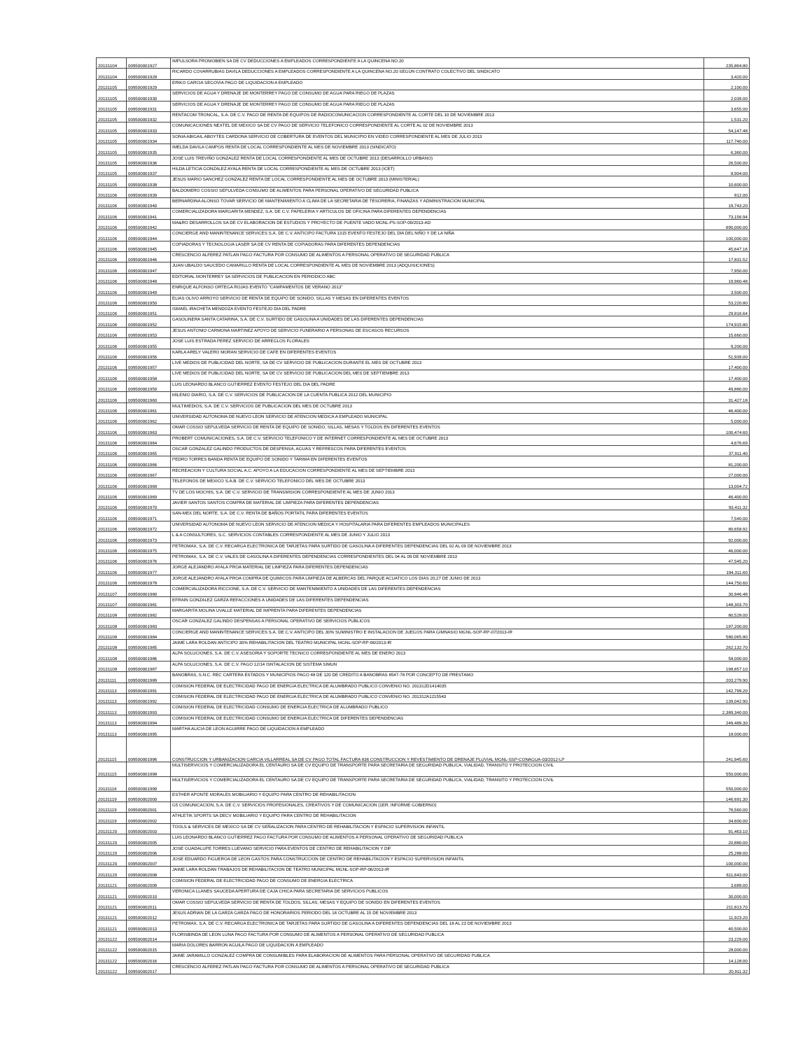| 20131104 | 009500001927 | IMPULSORA PROMOBIEN SA DE CV DEDUCCIONES A EMPLEADOS CORRESPONDIENTE A LA QUINCENA NO.20 | 235,864.80 |
| 20131104 | 009500001928 | RICARDO COVARRUBIAS DAVILA DEDUCCIONES A EMPLEADOS CORRESPONDIENTE A LA QUINCENA NO.20 SEGÚN CONTRATO COLECTIVO DEL SINDICATO | 3,420.00 |
| 20131105 | 009500001929 | ERIKO GARCIA SEGOVIA PAGO DE LIQUIDACION A EMPLEADO | 2,100.00 |
| 20131105 | 009500001930 | SERVICIOS DE AGUA Y DRENAJE DE MONTERREY PAGO DE CONSUMO DE AGUA PARA RIEGO DE PLAZAS | 2,039.00 |
| 20131105 | 009500001931 | SERVICIOS DE AGUA Y DRENAJE DE MONTERREY PAGO DE CONSUMO DE AGUA PARA RIEGO DE PLAZAS | 3,655.00 |
| 20131105 | 009500001932 | RENTACOM TRONCAL, S.A. DE C.V. PAGO DE RENTA DE EQUIPOS DE RADIOCOMUNICACION CORRESPONDIENTE AL CORTE DEL 10 DE NOVIEMBRE 2013 | 1,531.20 |
| 20131105 | 009500001933 | COMUNICACIONES NEXTEL DE MEXICO SA DE CV PAGO DE SERVICIO TELEFONICO CORRESPONDIENTE AL CORTE AL 02 DE NOVIEMBRE 2013 | 54,147.48 |
| 20131105 | 009500001934 | SONIA ABIGAIL ABOYTES CARDONA SERVICIO DE COBERTURA DE EVENTOS DEL MUNICIPIO EN VIDEO CORRESPONDIENTE AL MES DE JULIO 2013 | 117,740.00 |
| 20131105 | 009500001935 | IMELDA DAVILA CAMPOS RENTA DE LOCAL CORRESPONDIENTE AL MES DE NOVIEMBRE 2013 (SINDICATO) | 6,360.00 |
| 20131105 | 009500001936 | JOSE LUIS TREVIÑO GONZALEZ RENTA DE LOCAL CORRESPONDIENTE AL MES DE OCTUBRE 2013 (DESARROLLO URBANO) | 26,500.00 |
| 20131105 | 009500001937 | HILDA LETICIA GONZALEZ AYALA RENTA DE LOCAL CORRESPONDIENTE AL MES DE OCTUBRE 2013 (ICET) | 8,904.00 |
| 20131105 | 009500001938 | JESUS MARIO SANCHEZ GONZALEZ RENTA DE LOCAL CORRESPONDIENTE AL MES DE OCTUBRE 2013 (MINISTERIAL) | 10,600.00 |
| 20131106 | 009500001939 | BALDOMERO COSSIO SEPULVEDA CONSUMO DE ALIMENTOS PARA PERSONAL OPERATIVO DE SEGURIDAD PUBLICA | 812.00 |
| 20131106 | 009500001940 | BERNARDINA ALONSO TOVAR SERVICIO DE MANTENIMIENTO A CLIMA DE LA SECRETARIA DE TESORERIA, FINANZAS Y ADMINISTRACION MUNICIPAL | 19,743.20 |
| 20131106 | 009500001941 | COMERCIALIZADORA MARGARITA MENDEZ, S.A. DE C.V. PAPELERIA Y ARTICULOS DE OFICINA PARA DIFERENTES DEPENDENCIAS | 73,156.94 |
| 20131106 | 009500001942 | MA&RO DESARROLLOS SA DE CV ELABORACION DE ESTUDIOS Y PROYECTO DE PUENTE VADO MGNL-PS-SOP-09/2013-AD | 690,000.00 |
| 20131106 | 009500001944 | CONCIERGE AND MANINTENANCE SERVICES S.A. DE C.V. ANTICIPO FACTURA 1315 EVENTO FESTEJO DEL DIA DEL NIÑO Y DE LA NIÑA | 100,000.00 |
| 20131106 | 009500001945 | COPIADORAS Y TECNOLOGIA LASER SA DE CV RENTA DE COPIADORAS PARA DIFERENTES DEPENDENCIAS | 45,647.16 |
| 20131106 | 009500001946 | CRESCENCIO ALFEREZ PATLAN PAGO FACTURA POR CONSUMO DE ALIMENTOS A PERSONAL OPERATIVO DE SEGURIDAD PUBLICA | 17,831.52 |
| 20131106 | 009500001947 | JUAN UBALDO SAUCEDO CAMARILLO RENTA DE LOCAL CORRESPONDIENTE AL MES DE NOVIEMBRE 2013 (ADQUISICIONES) | 7,950.00 |
| 20131106 | 009500001948 | EDITORIAL MONTERREY SA SERVICIOS DE PUBLICACION EN PERIODICO ABC | 19,960.48 |
| 20131106 | 009500001949 | ENRIQUE ALFONSO ORTEGA ROJAS EVENTO "CAMPAMENTOS DE VERANO 2013" | 3,500.00 |
| 20131106 | 009500001950 | ELIAS OLIVO ARROYO SERVICIO DE RENTA DE EQUIPO DE SONIDO, SILLAS Y MESAS EN DIFERENTES EVENTOS | 53,220.80 |
| 20131106 | 009500001951 | ISMAEL IRACHETA MENDOZA EVENTO FESTEJO DIA DEL PADRE | 29,816.64 |
| 20131106 | 009500001952 | GASOLINERA SANTA CATARINA, S.A. DE C.V. SURTIDO DE GASOLINA A UNIDADES DE LAS DIFERENTES DEPENDENCIAS | 174,915.80 |
| 20131106 | 009500001953 | JESUS ANTONIO CARMONA MARTINEZ APOYO DE SERVICIO FUNERARIO A PERSONAS DE ESCASOS RECURSOS | 15,660.00 |
| 20131106 | 009500001955 | JOSE LUIS ESTRADA PEREZ SERVICIO DE ARREGLOS FLORALES | 9,200.00 |
| 20131106 | 009500001956 | KARLA ARELY VALERO MORAN SERVICIO DE CAFE EN DIFERENTES EVENTOS | 51,939.00 |
| 20131106 | 009500001957 | LIVE MEDIOS DE PUBLICIDAD DEL NORTE, SA DE CV SERVICIO DE PUBLICACION DURANTE EL MES DE OCTUBRE 2013 | 17,400.00 |
| 20131106 | 009500001958 | LIVE MEDIOS DE PUBLICIDAD DEL NORTE, SA DE CV SERVICIO DE PUBLICACION DEL MES DE SEPTIEMBRE 2013 | 17,400.00 |
| 20131106 | 009500001959 | LUIS LEONARDO BLANCO GUTIERREZ EVENTO FESTEJO DEL DIA DEL PADRE | 49,880.00 |
| 20131106 | 009500001960 | MILENIO DIARIO, S.A. DE C.V. SERVICIOS DE PUBLICACION DE LA CUENTA PUBLICA 2012 DEL MUNICIPIO | 31,427.18 |
| 20131106 | 009500001961 | MULTIMEDIOS, S.A. DE C.V. SERVICIOS DE PUBLICACION DEL MES DE OCTUBRE 2013 | 46,400.00 |
| 20131106 | 009500001962 | UNIVERSIDAD AUTONOMA DE NUEVO LEON SERVICIO DE ATENCION MEDICA A EMPLEADO MUNICIPAL | 5,000.00 |
| 20131106 | 009500001963 | OMAR COSSIO SEPULVEDA SERVICIO DE RENTA DE EQUIPO DE SONIDO, SILLAS, MESAS Y TOLDOS EN DIFERENTES EVENTOS | 100,474.60 |
| 20131106 | 009500001964 | PROBERT COMUNICACIONES, S.A. DE C.V. SERVICIO TELEFONICO Y DE INTERNET CORRESPONDIENTE AL MES DE OCTUBRE 2013 | 4,676.69 |
| 20131106 | 009500001965 | OSCAR GONZALEZ GALINDO PRODUCTOS DE DESPENSA, AGUAS Y REFRESCOS PARA DIFERENTES EVENTOS | 37,911.40 |
| 20131106 | 009500001966 | PEDRO TORRES BANDA RENTA DE EQUIPO DE SONIDO Y TARIMA EN DIFERENTES EVENTOS | 81,200.00 |
| 20131106 | 009500001967 | RECREACION Y CULTURA SOCIAL A.C. APOYO A LA EDUCACION CORRESPONDIENTE AL MES DE SEPTIEMBRE 2013 | 27,000.00 |
| 20131106 | 009500001968 | TELEFONOS DE MEXICO S.A.B. DE C.V. SERVICIO TELEFONICO DEL MES DE OCTUBRE 2013 | 13,004.72 |
| 20131106 | 009500001969 | TV DE LOS MOCHIS, S.A. DE C.V. SERVICIO DE TRANSMISION CORRESPONDIENTE AL MES DE JUNIO 2013 | 46,400.00 |
| 20131106 | 009500001970 | JAVIER SANTOS SANTOS COMPRA DE MATERIAL DE LIMPIEZA PARA DIFERENTES DEPENDENCIAS | 93,411.32 |
| 20131106 | 009500001971 | SAN-MEX DEL NORTE, S.A. DE C.V. RENTA DE BAÑOS PORTATIL PARA DIFERENTES EVENTOS | 7,540.00 |
| 20131106 | 009500001972 | UNIVERSIDAD AUTONOMA DE NUEVO LEON SERVICIO DE ATENCION MEDICA Y HOSPITALARIA PARA DIFERENTES EMPLEADOS MUNICIPALES | 80,658.92 |
| 20131106 | 009500001973 | L & A CONSULTORES, S.C. SERVICIOS CONTABLES CORRESPONDIENTE AL MES DE JUNIO Y JULIO 2013 | 92,000.00 |
| 20131106 | 009500001975 | PETROMAX, S.A. DE C.V. RECARGA ELECTRONICA DE TARJETAS PARA SURTIDO DE GASOLINA A DIFERENTES DEPENDENCIAS DEL 02 AL 09 DE NOVIEMBRE 2013 | 46,000.00 |
| 20131106 | 009500001976 | PETROMAX, S.A. DE C.V. VALES DE GASOLINA A DIFERENTES DEPENDENCIAS CORRESPONDIENTES DEL 04 AL 09 DE NOVIEMBRE 2013 | 47,545.20 |
| 20131106 | 009500001977 | JORGE ALEJANDRO AYALA PROA MATERIAL DE LIMPIEZA PARA DIFERENTES DEPENDENCIAS | 194,311.60 |
| 20131106 | 009500001978 | JORGE ALEJANDRO AYALA PROA COMPRA DE QUIMICOS PARA LIMPIEZA DE ALBERCAS DEL PARQUE ACUATICO LOS DIAS 20,27 DE JUNIO DE 2013 | 144,750.60 |
| 20131107 | 009500001980 | COMERCIALIZADORA RICCIONE, S.A. DE C.V. SERVICIO DE MANTENIMIENTO A UNIDADES DE LAS DIFERENTES DEPENDENCIAS | 30,946.48 |
| 20131107 | 009500001981 | EFRAIN GONZALEZ GARZA REFACCIONES A UNIDADES DE LAS DIFERENTES DEPENDENCIAS | 148,303.70 |
| 20131108 | 009500001982 | MARGARITA MOLINA UVALLE MATERIAL DE IMPRENTA PARA DIFERENTES DEPENDENCIAS | 80,528.00 |
| 20131108 | 009500001983 | OSCAR GONZALEZ GALINDO DESPENSAS A PERSONAL OPERATIVO DE SERVICIOS PUBLICOS | 197,200.00 |
| 20131108 | 009500001984 | CONCIERGE AND MANINTENANCE SERVICES S.A. DE C.V. ANTICIPO DEL 30% SUMINISTRO E INSTALACION DE JUEGOS PARA GIMNASIO MGNL-SOP-RP-07/2013-IR | 580,065.80 |
| 20131108 | 009500001985 | JAIME LARA ROLDAN ANTICIPO 30% REHABILITACION DEL TEATRO MUNICIPAL MGNL-SOP-RP-06/2013-IR | 262,132.70 |
| 20131108 | 009500001986 | ALPA SOLUCIONES, S.A. DE C.V. ASESORIA Y SOPORTE TECNICO CORRESPONDIENTE AL MES DE ENERO 2013 | 58,000.00 |
| 20131108 | 009500001987 | ALPA SOLUCIONES, S.A. DE C.V. PAGO 12/14 ISNTALACION DE SISTEMA SIMUN | 198,857.10 |
| 20131111 | 009500001989 | BANOBRAS, S.N.C. REC CARTERA ESTADOS Y MUNICIPIOS PAGO 48 DE 120 DE CREDITO A BANOBRAS 8547-78 POR CONCEPTO DE PRESTAMO | 203,279.90 |
| 20131113 | 009500001991 | COMISION FEDERAL DE ELECTRICIDAD PAGO DE ENERGIA ELECTRICA DE ALUMBRADO PUBLICO CONVENIO NO. 201312D1414035 | 142,799.20 |
| 20131113 | 009500001992 | COMISION FEDERAL DE ELECTRICIDAD PAGO DE ENERGIA ELECTRICA DE ALUMBRADO PUBLICO CONVENIO NO. 201312A1215543 | 139,042.90 |
| 20131113 | 009500001993 | COMISION FEDERAL DE ELECTRICIDAD CONSUMO DE ENERGIA ELECTRICA DE ALUMBRADO PUBLICO | 2,389,340.00 |
| 20131113 | 009500001994 | COMISION FEDERAL DE ELECTRICIDAD CONSUMO DE ENERGIA ELECTRICA DE DIFERENTES DEPENDENCIAS | 249,489.30 |
| 20131113 | 009500001995 | MARTHA ALICIA DE LEON AGUIRRE PAGO DE LIQUIDACION A EMPLEADO | 18,000.00 |
| 20131115 | 009500001996 | CONSTRUCCION Y URBANIZACION GARCIA VILLARREAL SA DE CV PAGO TOTAL FACTURA 836 CONSTRUCCION Y REVESTIMIENTO DE DRENAJE PLUVIAL MGNL-SSP-CONAGUA-03/2012-LP | 241,945.60 |
| 20131115 | 009500001998 | MULTISERVICIOS Y COMERCIALIZADORA EL CENTAURO SA DE CV EQUIPO DE TRANSPORTE PARA SECRETARIA DE SEGURIDAD PUBLICA, VIALIDAD, TRANSITO Y PROTECCION CIVIL | 550,000.00 |
| 20131116 | 009500001999 | MULTISERVICIOS Y COMERCIALIZADORA EL CENTAURO SA DE CV EQUIPO DE TRANSPORTE PARA SECRETARIA DE SEGURIDAD PUBLICA, VIALIDAD, TRANSITO Y PROTECCION CIVIL | 550,000.00 |
| 20131119 | 009500002000 | ESTHER APONTE MORALES MOBILIARIO Y EQUIPO PARA CENTRO DE REHABILITACION | 146,691.30 |
| 20131119 | 009500002001 | G5 COMUNICACION, S.A. DE C.V. SERVICIOS PROFESIONALES, CREATIVOS Y DE COMUNICACION (1ER. INFORME GOBIERNO) | 76,560.00 |
| 20131119 | 009500002002 | ATHLETIK SPORTS SA DECV MOBILIARIO Y EQUIPO PARA CENTRO DE REHABILITACION | 34,600.00 |
| 20131120 | 009500002003 | TOOLS & SERVICES DE MEXICO SA DE CV SEÑALIZACION PARA CENTRO DE REHABILITACION Y ESPACIO SUPERVISION INFANTIL | 91,463.10 |
| 20131120 | 009500002005 | LUIS LEONARDO BLANCO GUTIERREZ PAGO FACTURA POR CONSUMO DE ALIMENTOS A PERSONAL OPERATIVO DE SEGURIDAD PUBLICA | 20,880.00 |
| 20131120 | 009500002006 | JOSE GUADALUPE TORRES LUEVANO SERVICIO PARA EVENTOS DE CENTRO DE REHABILITACION Y DIF | 25,288.00 |
| 20131120 | 009500002007 | JOSE EDUARDO FIGUEROA DE LEON GASTOS PARA CONSTRUCCION DE CENTRO DE REHABILITACION Y ESPACIO SUPERVISION INFANTIL | 100,000.00 |
| 20131120 | 009500002008 | JAIME LARA ROLDAN TRABAJOS DE REHABILITACION DE TEATRO MUNICIPAL MGNL-SOP-RP-06/2013-IR | 611,643.00 |
| 20131121 | 009500002009 | COMISION FEDERAL DE ELECTRICIDAD PAGO DE CONSUMO DE ENERGIA ELECTRICA | 3,689.00 |
| 20131121 | 009500002010 | VERONICA LLANES SAUCEDA APERTURA DE CAJA CHICA PARA SECRETARIA DE SERVICIOS PUBLICOS | 30,000.00 |
| 20131121 | 009500002011 | OMAR COSSIO SEPULVEDA SERVICIO DE RENTA DE TOLDOS, SILLAS, MESAS Y EQUIPO DE SONIDO EN DIFERENTES EVENTOS | 211,813.70 |
| 20131121 | 009500002012 | JESUS ADRIAN DE LA GARZA GARZA PAGO DE HONORARIOS PERIODO DEL 16 OCTUBRE AL 15 DE NOVIEMBRE 2013 | 11,923.20 |
| 20131121 | 009500002013 | PETROMAX, S.A. DE C.V. RECARGA ELECTRONICA DE TARJETAS PARA SURTIDO DE GASOLINA A DIFERENTES DEPENDENCIAS DEL 18 AL 23 DE NOVIEMBRE 2013 | 40,500.00 |
| 20131122 | 009500002014 | FLORISBINDA DE LEON LUNA PAGO FACTURA POR CONSUMO DE ALIMENTOS A PERSONAL OPERATIVO DE SEGURIDAD PUBLICA | 23,229.00 |
| 20131122 | 009500002015 | MARIA DOLORES BARRON AGUILA PAGO DE LIQUIDACION A EMPLEADO | 28,000.00 |
| 20131122 | 009500002016 | JAIME JARAMILLO GONZALEZ COMPRA DE CONSUMIBLES PARA ELABORACION DE ALIMENTOS PARA PERSONAL OPERATIVO DE SEGURIDAD PUBLICA | 14,128.00 |
| 20131122 | 009500002017 | CRESCENCIO ALFEREZ PATLAN PAGO FACTURA POR CONSUMO DE ALIMENTOS A PERSONAL OPERATIVO DE SEGURIDAD PUBLICA | 20,911.32 |